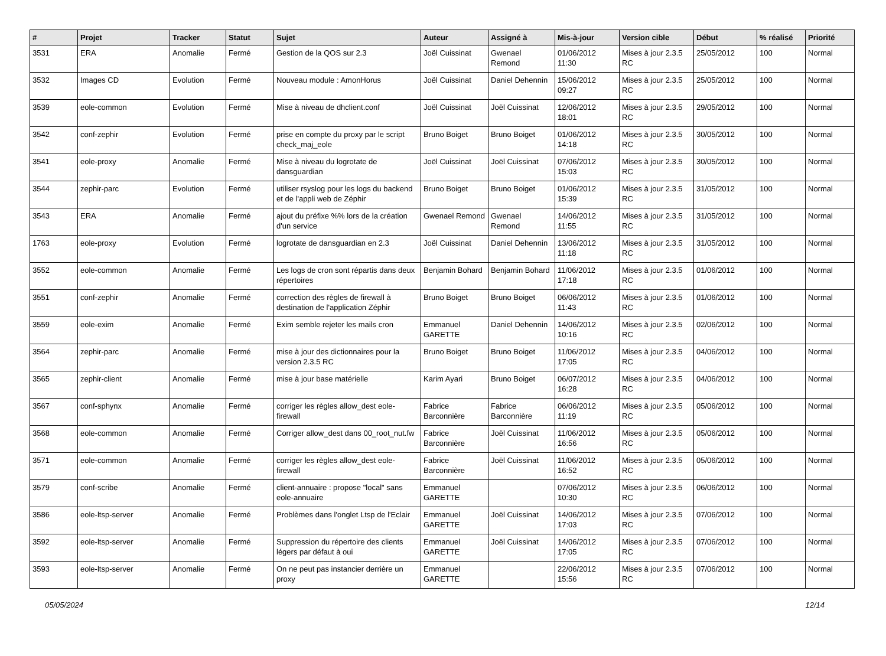| # | Projet | Tracker | Statut | Sujet | Auteur | Assigné à | Mis-à-jour | Version cible | Début | % réalisé | Priorité |
| --- | --- | --- | --- | --- | --- | --- | --- | --- | --- | --- | --- |
| 3531 | ERA | Anomalie | Fermé | Gestion de la QOS sur 2.3 | Joël Cuissinat | Gwenael Remond | 01/06/2012 11:30 | Mises à jour 2.3.5 RC | 25/05/2012 | 100 | Normal |
| 3532 | Images CD | Evolution | Fermé | Nouveau module : AmonHorus | Joël Cuissinat | Daniel Dehennin | 15/06/2012 09:27 | Mises à jour 2.3.5 RC | 25/05/2012 | 100 | Normal |
| 3539 | eole-common | Evolution | Fermé | Mise à niveau de dhclient.conf | Joël Cuissinat | Joël Cuissinat | 12/06/2012 18:01 | Mises à jour 2.3.5 RC | 29/05/2012 | 100 | Normal |
| 3542 | conf-zephir | Evolution | Fermé | prise en compte du proxy par le script check_maj_eole | Bruno Boiget | Bruno Boiget | 01/06/2012 14:18 | Mises à jour 2.3.5 RC | 30/05/2012 | 100 | Normal |
| 3541 | eole-proxy | Anomalie | Fermé | Mise à niveau du logrotate de dansguardian | Joël Cuissinat | Joël Cuissinat | 07/06/2012 15:03 | Mises à jour 2.3.5 RC | 30/05/2012 | 100 | Normal |
| 3544 | zephir-parc | Evolution | Fermé | utiliser rsyslog pour les logs du backend et de l'appli web de Zéphir | Bruno Boiget | Bruno Boiget | 01/06/2012 15:39 | Mises à jour 2.3.5 RC | 31/05/2012 | 100 | Normal |
| 3543 | ERA | Anomalie | Fermé | ajout du préfixe %% lors de la création d'un service | Gwenael Remond | Gwenael Remond | 14/06/2012 11:55 | Mises à jour 2.3.5 RC | 31/05/2012 | 100 | Normal |
| 1763 | eole-proxy | Evolution | Fermé | logrotate de dansguardian en 2.3 | Joël Cuissinat | Daniel Dehennin | 13/06/2012 11:18 | Mises à jour 2.3.5 RC | 31/05/2012 | 100 | Normal |
| 3552 | eole-common | Anomalie | Fermé | Les logs de cron sont répartis dans deux répertoires | Benjamin Bohard | Benjamin Bohard | 11/06/2012 17:18 | Mises à jour 2.3.5 RC | 01/06/2012 | 100 | Normal |
| 3551 | conf-zephir | Anomalie | Fermé | correction des règles de firewall à destination de l'application Zéphir | Bruno Boiget | Bruno Boiget | 06/06/2012 11:43 | Mises à jour 2.3.5 RC | 01/06/2012 | 100 | Normal |
| 3559 | eole-exim | Anomalie | Fermé | Exim semble rejeter les mails cron | Emmanuel GARETTE | Daniel Dehennin | 14/06/2012 10:16 | Mises à jour 2.3.5 RC | 02/06/2012 | 100 | Normal |
| 3564 | zephir-parc | Anomalie | Fermé | mise à jour des dictionnaires pour la version 2.3.5 RC | Bruno Boiget | Bruno Boiget | 11/06/2012 17:05 | Mises à jour 2.3.5 RC | 04/06/2012 | 100 | Normal |
| 3565 | zephir-client | Anomalie | Fermé | mise à jour base matérielle | Karim Ayari | Bruno Boiget | 06/07/2012 16:28 | Mises à jour 2.3.5 RC | 04/06/2012 | 100 | Normal |
| 3567 | conf-sphynx | Anomalie | Fermé | corriger les règles allow_dest eole-firewall | Fabrice Barconnière | Fabrice Barconnière | 06/06/2012 11:19 | Mises à jour 2.3.5 RC | 05/06/2012 | 100 | Normal |
| 3568 | eole-common | Anomalie | Fermé | Corriger allow_dest dans 00_root_nut.fw | Fabrice Barconnière | Joël Cuissinat | 11/06/2012 16:56 | Mises à jour 2.3.5 RC | 05/06/2012 | 100 | Normal |
| 3571 | eole-common | Anomalie | Fermé | corriger les règles allow_dest eole-firewall | Fabrice Barconnière | Joël Cuissinat | 11/06/2012 16:52 | Mises à jour 2.3.5 RC | 05/06/2012 | 100 | Normal |
| 3579 | conf-scribe | Anomalie | Fermé | client-annuaire : propose "local" sans eole-annuaire | Emmanuel GARETTE | | 07/06/2012 10:30 | Mises à jour 2.3.5 RC | 06/06/2012 | 100 | Normal |
| 3586 | eole-ltsp-server | Anomalie | Fermé | Problèmes dans l'onglet Ltsp de l'Eclair | Emmanuel GARETTE | Joël Cuissinat | 14/06/2012 17:03 | Mises à jour 2.3.5 RC | 07/06/2012 | 100 | Normal |
| 3592 | eole-ltsp-server | Anomalie | Fermé | Suppression du répertoire des clients légers par défaut à oui | Emmanuel GARETTE | Joël Cuissinat | 14/06/2012 17:05 | Mises à jour 2.3.5 RC | 07/06/2012 | 100 | Normal |
| 3593 | eole-ltsp-server | Anomalie | Fermé | On ne peut pas instancier derrière un proxy | Emmanuel GARETTE | | 22/06/2012 15:56 | Mises à jour 2.3.5 RC | 07/06/2012 | 100 | Normal |
05/05/2024 12/14